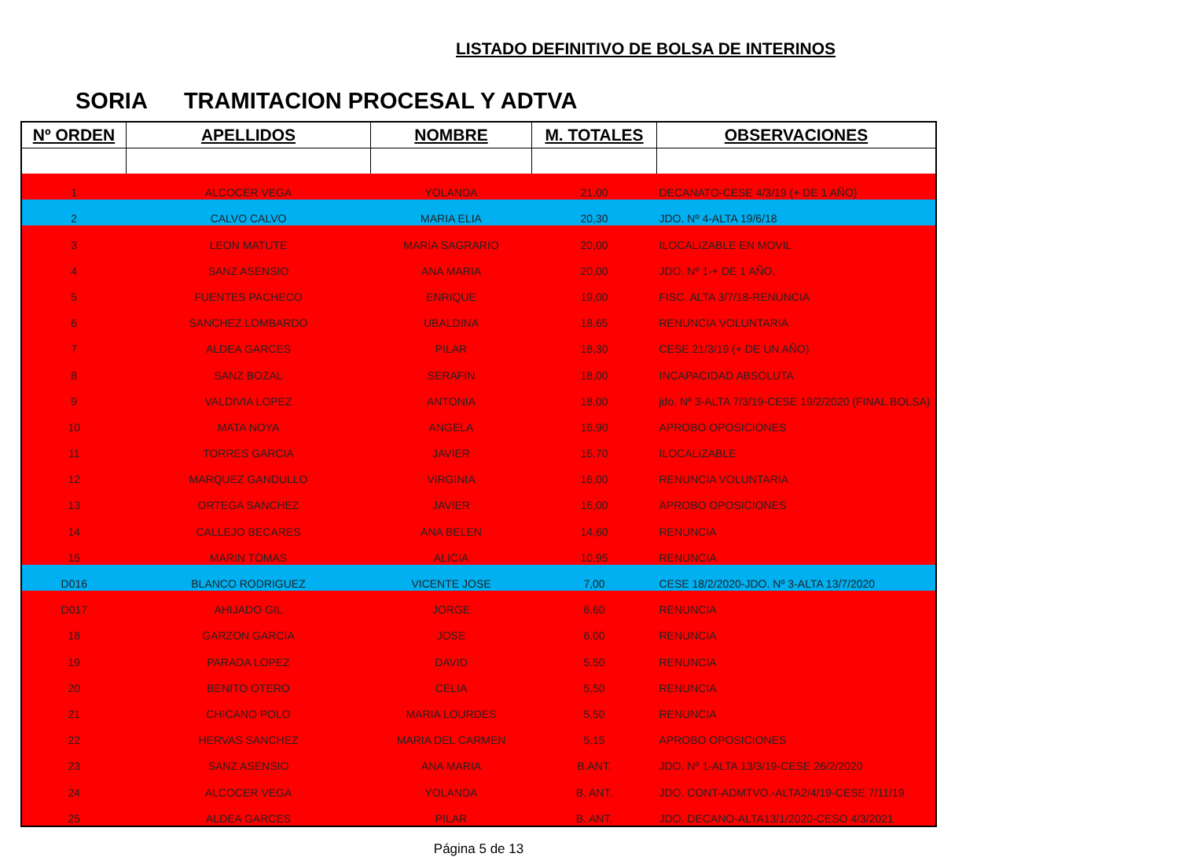LISTADO DEFINITIVO DE BOLSA DE INTERINOS
SORIA TRAMITACION PROCESAL Y ADTVA
| Nº ORDEN | APELLIDOS | NOMBRE | M. TOTALES | OBSERVACIONES |
| --- | --- | --- | --- | --- |
| 1 | ALCOCER VEGA | YOLANDA | 21,00 | DECANATO-CESE 4/3/19 (+ DE 1 AÑO) |
| 2 | CALVO CALVO | MARIA ELIA | 20,30 | JDO. Nº 4-ALTA 19/6/18 |
| 3 | LEON MATUTE | MARIA SAGRARIO | 20,00 | ILOCALIZABLE EN MOVIL |
| 4 | SANZ ASENSIO | ANA MARIA | 20,00 | JDO. Nº 1-+ DE 1 AÑO, |
| 5 | FUENTES PACHECO | ENRIQUE | 19,00 | FISC. ALTA 3/7/18-RENUNCIA |
| 6 | SANCHEZ LOMBARDO | UBALDINA | 18,65 | RENUNCIA VOLUNTARIA |
| 7 | ALDEA GARCES | PILAR | 18,30 | CESE 21/3/19 (+ DE UN AÑO) |
| 8 | SANZ BOZAL | SERAFIN | 18,00 | INCAPACIDAD ABSOLUTA |
| 9 | VALDIVIA LOPEZ | ANTONIA | 18,00 | jdo. Nº 3-ALTA 7/3/19-CESE 19/2/2020 (FINAL BOLSA) |
| 10 | MATA NOYA | ANGELA | 16,90 | APROBO OPOSICIONES |
| 11 | TORRES GARCIA | JAVIER | 16,70 | ILOCALIZABLE |
| 12 | MARQUEZ GANDULLO | VIRGINIA | 16,00 | RENUNCIA VOLUNTARIA |
| 13 | ORTEGA SANCHEZ | JAVIER | 16,00 | APROBO OPOSICIONES |
| 14 | CALLEJO BECARES | ANA BELEN | 14,60 | RENUNCIA |
| 15 | MARIN TOMAS | ALICIA | 10,95 | RENUNCIA |
| D016 | BLANCO RODRIGUEZ | VICENTE JOSE | 7,00 | CESE 18/2/2020-JDO. Nº 3-ALTA 13/7/2020 |
| D017 | AHIJADO GIL | JORGE | 6,60 | RENUNCIA |
| 18 | GARZON GARCIA | JOSE | 6,00 | RENUNCIA |
| 19 | PARADA LOPEZ | DAVID | 5,50 | RENUNCIA |
| 20 | BENITO OTERO | CELIA | 5,50 | RENUNCIA |
| 21 | CHICANO POLO | MARIA LOURDES | 5,50 | RENUNCIA |
| 22 | HERVAS SANCHEZ | MARIA DEL CARMEN | 5,15 | APROBO OPOSICIONES |
| 23 | SANZ ASENSIO | ANA MARIA | B.ANT. | JDO. Nº 1-ALTA 13/3/19-CESE 26/2/2020 |
| 24 | ALCOCER VEGA | YOLANDA | B. ANT. | JDO. CONT-ADMTVO.-ALTA2/4/19-CESE 7/11/19 |
| 25 | ALDEA GARCES | PILAR | B. ANT. | JDO. DECANO-ALTA13/1/2020-CESO 4/3/2021 |
Página 5 de 13